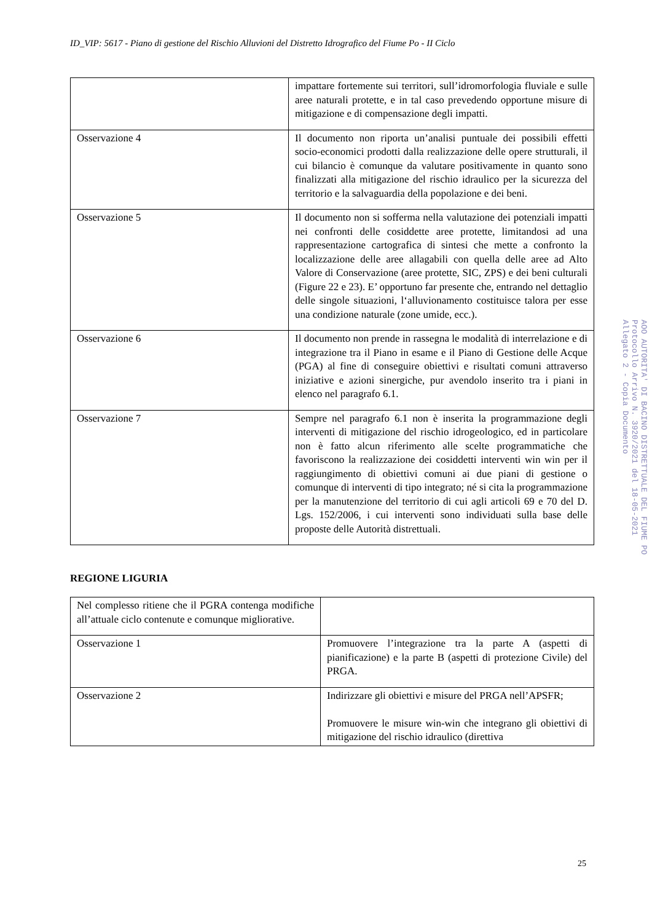ID_VIP: 5617 - Piano di gestione del Rischio Alluvioni del Distretto Idrografico del Fiume Po - II Ciclo
| | impattare fortemente sui territori, sull’idromorfologia fluviale e sulle aree naturali protette, e in tal caso prevedendo opportune misure di mitigazione e di compensazione degli impatti. |
| Osservazione 4 | Il documento non riporta un’analisi puntuale dei possibili effetti socio-economici prodotti dalla realizzazione delle opere strutturali, il cui bilancio è comunque da valutare positivamente in quanto sono finalizzati alla mitigazione del rischio idraulico per la sicurezza del territorio e la salvaguardia della popolazione e dei beni. |
| Osservazione 5 | Il documento non si sofferma nella valutazione dei potenziali impatti nei confronti delle cosiddette aree protette, limitandosi ad una rappresentazione cartografica di sintesi che mette a confronto la localizzazione delle aree allagabili con quella delle aree ad Alto Valore di Conservazione (aree protette, SIC, ZPS) e dei beni culturali (Figure 22 e 23). E’ opportuno far presente che, entrando nel dettaglio delle singole situazioni, l‘alluvionamento costituisce talora per esse una condizione naturale (zone umide, ecc.). |
| Osservazione 6 | Il documento non prende in rassegna le modalità di interrelazione e di integrazione tra il Piano in esame e il Piano di Gestione delle Acque (PGA) al fine di conseguire obiettivi e risultati comuni attraverso iniziative e azioni sinergiche, pur avendolo inserito tra i piani in elenco nel paragrafo 6.1. |
| Osservazione 7 | Sempre nel paragrafo 6.1 non è inserita la programmazione degli interventi di mitigazione del rischio idrogeologico, ed in particolare non è fatto alcun riferimento alle scelte programmatiche che favoriscono la realizzazione dei cosiddetti interventi win win per il raggiungimento di obiettivi comuni ai due piani di gestione o comunque di interventi di tipo integrato; né si cita la programmazione per la manutenzione del territorio di cui agli articoli 69 e 70 del D. Lgs. 152/2006, i cui interventi sono individuati sulla base delle proposte delle Autorità distrettuali. |
REGIONE LIGURIA
| Nel complesso ritiene che il PGRA contenga modifiche all’attuale ciclo contenute e comunque migliorative. | |
| Osservazione 1 | Promuovere l’integrazione tra la parte A (aspetti di pianificazione) e la parte B (aspetti di protezione Civile) del PRGA. |
| Osservazione 2 | Indirizzare gli obiettivi e misure del PRGA nell’APSFR; Promuovere le misure win-win che integrano gli obiettivi di mitigazione del rischio idraulico (direttiva |
25
AOO AUTORITA' DI BACINO DISTRETTUALE DEL FIUME PO
Protocollo Arrivo N. 3920/2021 del 18-05-2021
Allegato 2 - Copia Documento